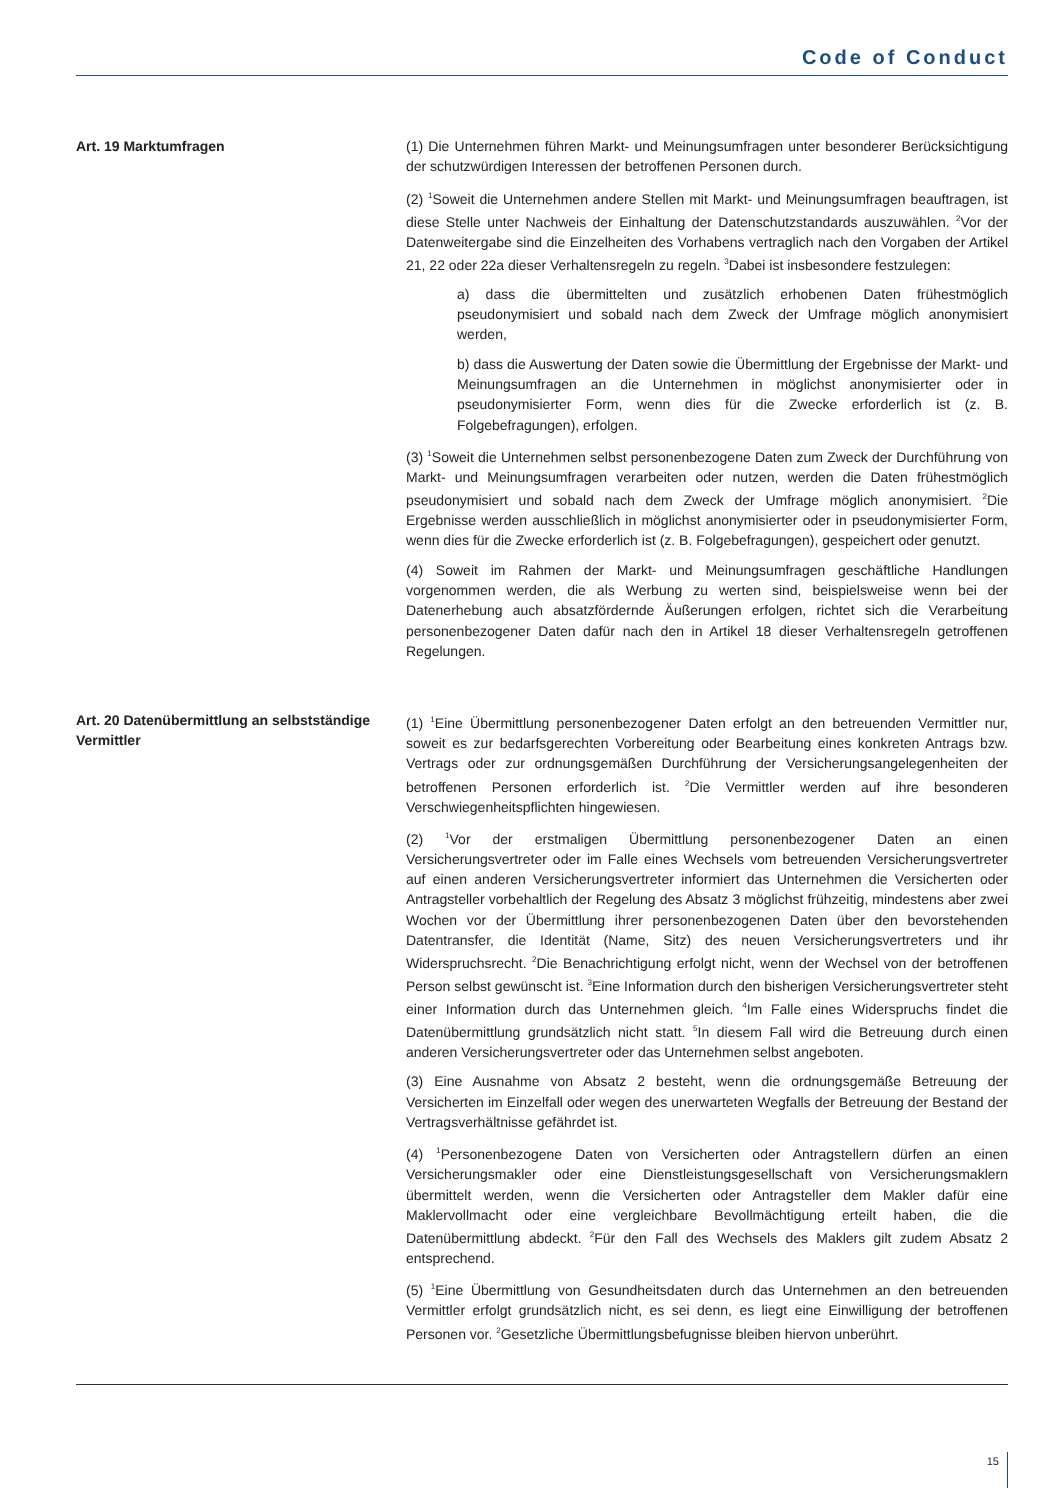Code of Conduct
Art. 19 Marktumfragen
(1) Die Unternehmen führen Markt- und Meinungsumfragen unter besonderer Berücksichtigung der schutzwürdigen Interessen der betroffenen Personen durch.
(2) <sup>1</sup>Soweit die Unternehmen andere Stellen mit Markt- und Meinungsumfragen beauftragen, ist diese Stelle unter Nachweis der Einhaltung der Datenschutzstandards auszuwählen. <sup>2</sup>Vor der Datenweitergabe sind die Einzelheiten des Vorhabens vertraglich nach den Vorgaben der Artikel 21, 22 oder 22a dieser Verhaltensregeln zu regeln. <sup>3</sup>Dabei ist insbesondere festzulegen:
a) dass die übermittelten und zusätzlich erhobenen Daten frühestmöglich pseudonymisiert und sobald nach dem Zweck der Umfrage möglich anonymisiert werden,
b) dass die Auswertung der Daten sowie die Übermittlung der Ergebnisse der Markt- und Meinungsumfragen an die Unternehmen in möglichst anonymisierter oder in pseudonymisierter Form, wenn dies für die Zwecke erforderlich ist (z. B. Folgebefragungen), erfolgen.
(3) <sup>1</sup>Soweit die Unternehmen selbst personenbezogene Daten zum Zweck der Durchführung von Markt- und Meinungsumfragen verarbeiten oder nutzen, werden die Daten frühestmöglich pseudonymisiert und sobald nach dem Zweck der Umfrage möglich anonymisiert. <sup>2</sup>Die Ergebnisse werden ausschließlich in möglichst anonymisierter oder in pseudonymisierter Form, wenn dies für die Zwecke erforderlich ist (z. B. Folgebefragungen), gespeichert oder genutzt.
(4) Soweit im Rahmen der Markt- und Meinungsumfragen geschäftliche Handlungen vorgenommen werden, die als Werbung zu werten sind, beispielsweise wenn bei der Datenerhebung auch absatzfördernde Äußerungen erfolgen, richtet sich die Verarbeitung personenbezogener Daten dafür nach den in Artikel 18 dieser Verhaltensregeln getroffenen Regelungen.
Art. 20 Datenübermittlung an selbstständige Vermittler
(1) <sup>1</sup>Eine Übermittlung personenbezogener Daten erfolgt an den betreuenden Vermittler nur, soweit es zur bedarfsgerechten Vorbereitung oder Bearbeitung eines konkreten Antrags bzw. Vertrags oder zur ordnungsgemäßen Durchführung der Versicherungsangelegenheiten der betroffenen Personen erforderlich ist. <sup>2</sup>Die Vermittler werden auf ihre besonderen Verschwiegenheitspflichten hingewiesen.
(2) <sup>1</sup>Vor der erstmaligen Übermittlung personenbezogener Daten an einen Versicherungsvertreter oder im Falle eines Wechsels vom betreuenden Versicherungsvertreter auf einen anderen Versicherungsvertreter informiert das Unternehmen die Versicherten oder Antragsteller vorbehaltlich der Regelung des Absatz 3 möglichst frühzeitig, mindestens aber zwei Wochen vor der Übermittlung ihrer personenbezogenen Daten über den bevorstehenden Datentransfer, die Identität (Name, Sitz) des neuen Versicherungsvertreters und ihr Widerspruchsrecht. <sup>2</sup>Die Benachrichtigung erfolgt nicht, wenn der Wechsel von der betroffenen Person selbst gewünscht ist. <sup>3</sup>Eine Information durch den bisherigen Versicherungsvertreter steht einer Information durch das Unternehmen gleich. <sup>4</sup>Im Falle eines Widerspruchs findet die Datenübermittlung grundsätzlich nicht statt. <sup>5</sup>In diesem Fall wird die Betreuung durch einen anderen Versicherungsvertreter oder das Unternehmen selbst angeboten.
(3) Eine Ausnahme von Absatz 2 besteht, wenn die ordnungsgemäße Betreuung der Versicherten im Einzelfall oder wegen des unerwarteten Wegfalls der Betreuung der Bestand der Vertragsverhältnisse gefährdet ist.
(4) <sup>1</sup>Personenbezogene Daten von Versicherten oder Antragstellern dürfen an einen Versicherungsmakler oder eine Dienstleistungsgesellschaft von Versicherungsmaklern übermittelt werden, wenn die Versicherten oder Antragsteller dem Makler dafür eine Maklervollmacht oder eine vergleichbare Bevollmächtigung erteilt haben, die die Datenübermittlung abdeckt. <sup>2</sup>Für den Fall des Wechsels des Maklers gilt zudem Absatz 2 entsprechend.
(5) <sup>1</sup>Eine Übermittlung von Gesundheitsdaten durch das Unternehmen an den betreuenden Vermittler erfolgt grundsätzlich nicht, es sei denn, es liegt eine Einwilligung der betroffenen Personen vor. <sup>2</sup>Gesetzliche Übermittlungsbefugnisse bleiben hiervon unberührt.
15